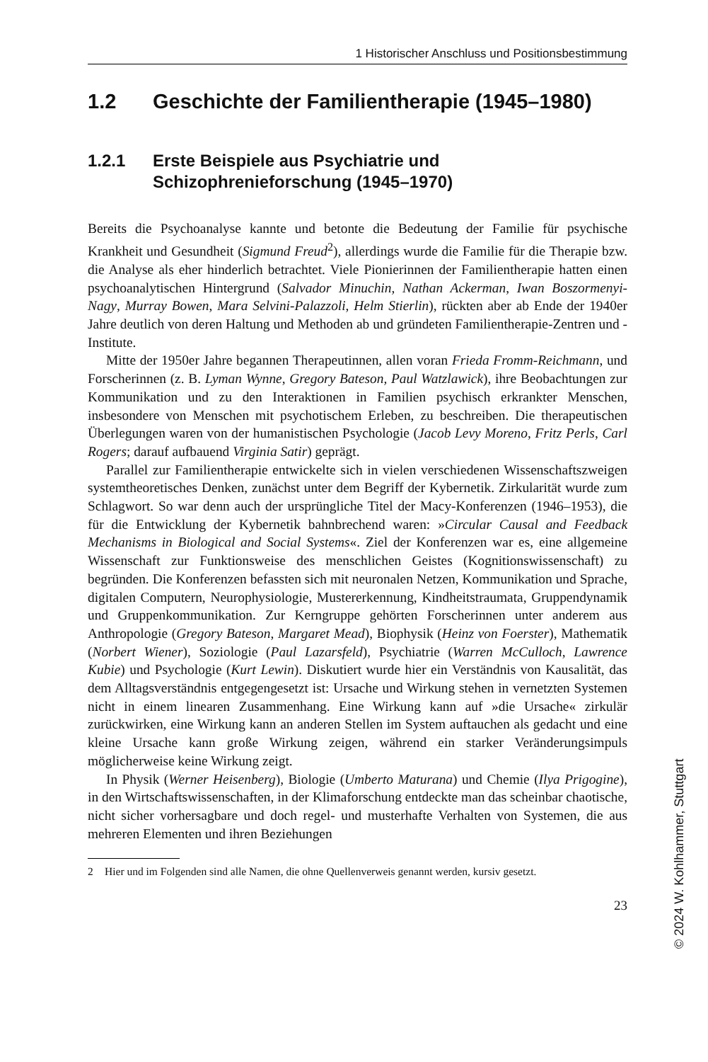1 Historischer Anschluss und Positionsbestimmung
1.2 Geschichte der Familientherapie (1945–1980)
1.2.1 Erste Beispiele aus Psychiatrie und
Schizophrenieforschung (1945–1970)
Bereits die Psychoanalyse kannte und betonte die Bedeutung der Familie für psychische Krankheit und Gesundheit (Sigmund Freud<sup>2</sup>), allerdings wurde die Familie für die Therapie bzw. die Analyse als eher hinderlich betrachtet. Viele Pionierinnen der Familientherapie hatten einen psychoanalytischen Hintergrund (Salvador Minuchin, Nathan Ackerman, Iwan Boszormenyi-Nagy, Murray Bowen, Mara Selvini-Palazzoli, Helm Stierlin), rückten aber ab Ende der 1940er Jahre deutlich von deren Haltung und Methoden ab und gründeten Familientherapie-Zentren und -Institute.
Mitte der 1950er Jahre begannen Therapeutinnen, allen voran Frieda Fromm-Reichmann, und Forscherinnen (z. B. Lyman Wynne, Gregory Bateson, Paul Watzlawick), ihre Beobachtungen zur Kommunikation und zu den Interaktionen in Familien psychisch erkrankter Menschen, insbesondere von Menschen mit psychotischem Erleben, zu beschreiben. Die therapeutischen Überlegungen waren von der humanistischen Psychologie (Jacob Levy Moreno, Fritz Perls, Carl Rogers; darauf aufbauend Virginia Satir) geprägt.
Parallel zur Familientherapie entwickelte sich in vielen verschiedenen Wissenschaftszweigen systemtheoretisches Denken, zunächst unter dem Begriff der Kybernetik. Zirkularität wurde zum Schlagwort. So war denn auch der ursprüngliche Titel der Macy-Konferenzen (1946–1953), die für die Entwicklung der Kybernetik bahnbrechend waren: »Circular Causal and Feedback Mechanisms in Biological and Social Systems«. Ziel der Konferenzen war es, eine allgemeine Wissenschaft zur Funktionsweise des menschlichen Geistes (Kognitionswissenschaft) zu begründen. Die Konferenzen befassten sich mit neuronalen Netzen, Kommunikation und Sprache, digitalen Computern, Neurophysiologie, Mustererkennung, Kindheitstraumata, Gruppendynamik und Gruppenkommunikation. Zur Kerngruppe gehörten Forscherinnen unter anderem aus Anthropologie (Gregory Bateson, Margaret Mead), Biophysik (Heinz von Foerster), Mathematik (Norbert Wiener), Soziologie (Paul Lazarsfeld), Psychiatrie (Warren McCulloch, Lawrence Kubie) und Psychologie (Kurt Lewin). Diskutiert wurde hier ein Verständnis von Kausalität, das dem Alltagsverständnis entgegengesetzt ist: Ursache und Wirkung stehen in vernetzten Systemen nicht in einem linearen Zusammenhang. Eine Wirkung kann auf »die Ursache« zirkulär zurückwirken, eine Wirkung kann an anderen Stellen im System auftauchen als gedacht und eine kleine Ursache kann große Wirkung zeigen, während ein starker Veränderungsimpuls möglicherweise keine Wirkung zeigt.
In Physik (Werner Heisenberg), Biologie (Umberto Maturana) und Chemie (Ilya Prigogine), in den Wirtschaftswissenschaften, in der Klimaforschung entdeckte man das scheinbar chaotische, nicht sicher vorhersagbare und doch regel- und musterhafte Verhalten von Systemen, die aus mehreren Elementen und ihren Beziehungen
2 Hier und im Folgenden sind alle Namen, die ohne Quellenverweis genannt werden, kursiv gesetzt.
23
© 2024 W. Kohlhammer, Stuttgart